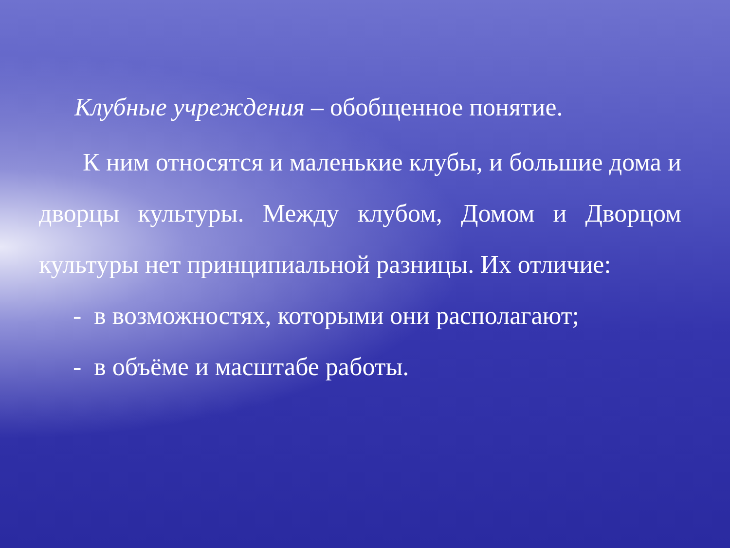Клубные учреждения – обобщенное понятие.
К ним относятся и маленькие клубы, и большие дома и дворцы культуры. Между клубом, Домом и Дворцом культуры нет принципиальной разницы. Их отличие:
- в возможностях, которыми они располагают;
- в объёме и масштабе работы.